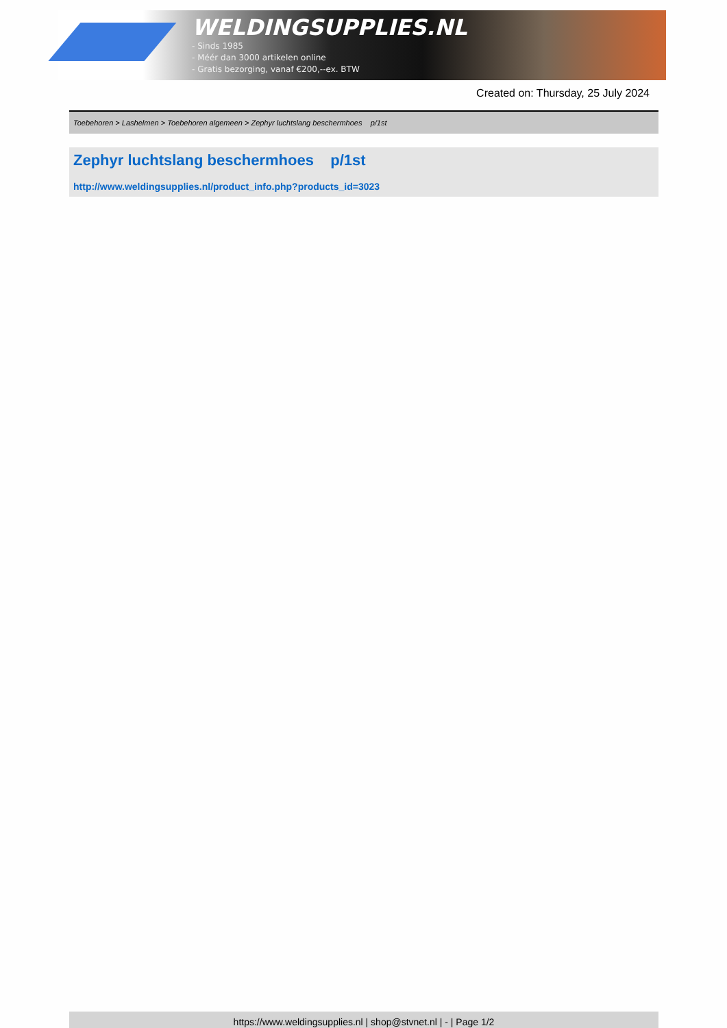WELDINGSUPPLIES.NL
- Sinds 1985
- Méér dan 3000 artikelen online
- Gratis bezorging, vanaf €200,--ex. BTW
Created on: Thursday, 25 July 2024
Toebehoren > Lashelmen > Toebehoren algemeen > Zephyr luchtslang beschermhoes p/1st
Zephyr luchtslang beschermhoes p/1st
http://www.weldingsupplies.nl/product_info.php?products_id=3023
https://www.weldingsupplies.nl | shop@stvnet.nl | - | Page 1/2